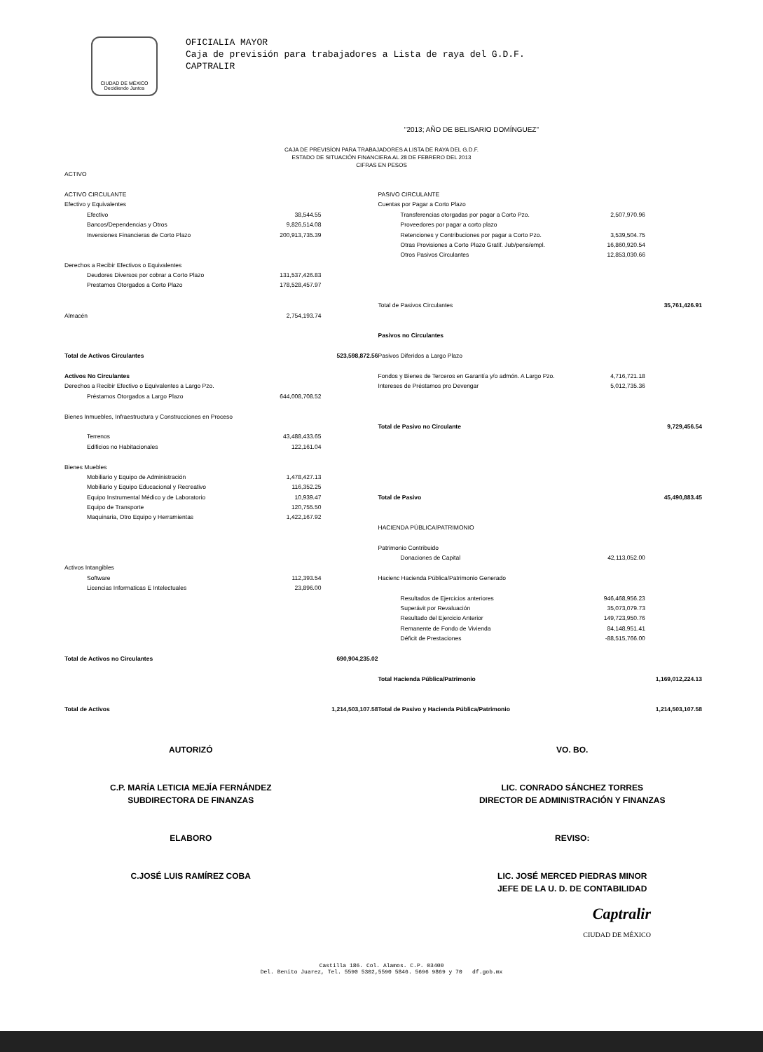CIUDAD DE MÉXICO
Decidiendo Juntos
OFICIALIA MAYOR
Caja de previsión para trabajadores a Lista de raya del G.D.F.
CAPTRALIR
"2013; AÑO DE BELISARIO DOMÍNGUEZ"
CAJA DE PREVISÍON PARA TRABAJADORES A LISTA DE RAYA DEL G.D.F.
ESTADO DE SITUACIÓN FINANCIERA AL 28 DE FEBRERO DEL 2013
CIFRAS EN PESOS
| ACTIVO | | | | | |
| ACTIVO CIRCULANTE | | | PASIVO CIRCULANTE | | |
| Efectivo y Equivalentes | | | Cuentas por Pagar a Corto Plazo | | |
| Efectivo | 38,544.55 | | Transferencias otorgadas por pagar a Corto Pzo. | 2,507,970.96 | |
| Bancos/Dependencias y Otros | 9,826,514.08 | | Proveedores por pagar a corto plazo | | |
| Inversiones Financieras de Corto Plazo | 200,913,735.39 | | Retenciones y Contribuciones por pagar a Corto Pzo. | 3,539,504.75 | |
| | | | Otras Provisiones a Corto Plazo Gratif. Jub/pens/empl. | 16,860,920.54 | |
| | | | Otros Pasivos Circulantes | 12,853,030.66 | |
| Derechos a Recibir Efectivos o Equivalentes | | | | | |
| Deudores Diversos por cobrar a Corto Plazo | 131,537,426.83 | | | | |
| Prestamos Otorgados a Corto Plazo | 178,528,457.97 | | | | |
| | | | Total de Pasivos Circulantes | | 35,761,426.91 |
| Almacén | 2,754,193.74 | | | | |
| | | | Pasivos no Circulantes | | |
| Total de Activos Circulantes | | 523,598,872.56 | Pasivos Diferidos a Largo Plazo | | |
| Activos No Circulantes | | | Fondos y Bienes de Terceros en Garantía y/o admón. A Largo Pzo. | 4,716,721.18 | |
| Derechos a Recibir Efectivo o Equivalentes a Largo Pzo. | | | Intereses de Préstamos pro Devengar | 5,012,735.36 | |
| Préstamos Otorgados a Largo Plazo | 644,008,708.52 | | | | |
| Bienes Inmuebles, Infraestructura y Construcciones en Proceso | | | | | |
| | | | Total de Pasivo no Circulante | | 9,729,456.54 |
| Terrenos | 43,488,433.65 | | | | |
| Edificios no Habitacionales | 122,161.04 | | | | |
| Bienes Muebles | | | | | |
| Mobiliario y Equipo de Administración | 1,478,427.13 | | | | |
| Mobiliario y Equipo Educacional y Recreativo | 116,352.25 | | | | |
| Equipo Instrumental Médico y de Laboratorio | 10,939.47 | | Total de Pasivo | | 45,490,883.45 |
| Equipo de Transporte | 120,755.50 | | | | |
| Maquinaria, Otro Equipo y Herramientas | 1,422,167.92 | | | | |
| | | | HACIENDA PÚBLICA/PATRIMONIO | | |
| | | | Patrimonio Contribuido | | |
| | | | Donaciones de Capital | 42,113,052.00 | |
| Activos Intangibles | | | | | |
| Software | 112,393.54 | | Hacienc Hacienda Pública/Patrimonio Generado | | |
| Licencias Informaticas E Intelectuales | 23,896.00 | | | | |
| | | | Resultados de Ejercicios anteriores | 946,468,956.23 | |
| | | | Superávit por Revaluación | 35,073,079.73 | |
| | | | Resultado del Ejercicio Anterior | 149,723,950.76 | |
| | | | Remanente de Fondo de Vivienda | 84,148,951.41 | |
| | | | Déficit de Prestaciones | -88,515,766.00 | |
| Total de Activos no Circulantes | | 690,904,235.02 | | | |
| | | | Total Hacienda Pública/Patrimonio | | 1,169,012,224.13 |
| Total de Activos | | 1,214,503,107.58 | Total de Pasivo y Hacienda Pública/Patrimonio | | 1,214,503,107.58 |
AUTORIZÓ
C.P. MARÍA LETICIA MEJÍA FERNÁNDEZ
SUBDIRECTORA DE FINANZAS
ELABORO
C.JOSÉ LUIS RAMÍREZ COBA
VO. BO.
LIC. CONRADO SÁNCHEZ TORRES
DIRECTOR DE ADMINISTRACIÓN Y FINANZAS
REVISO:
LIC. JOSÉ MERCED PIEDRAS MINOR
JEFE DE LA U. D. DE CONTABILIDAD
Captralir
CIUDAD DE MÉXICO
Castilla 186. Col. Alamos. C.P. 03400
Del. Benito Juarez, Tel. 5590 5302,5590 5846. 5696 9869 y 70 df.gob.mx